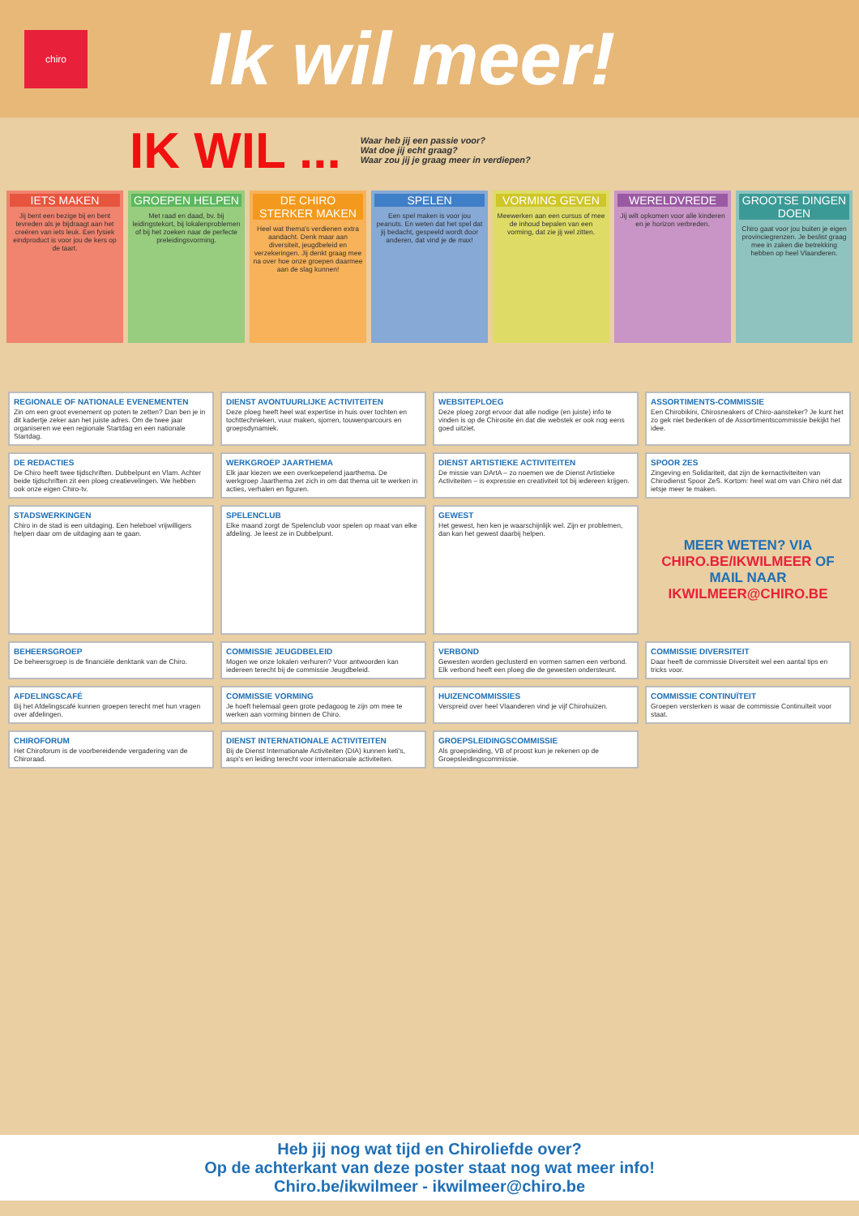chiro
Ik wil meer!
IK WIL ...
Waar heb jij een passie voor?
Wat doe jij echt graag?
Waar zou jij je graag meer in verdiepen?
IETS MAKEN
Jij bent een bezige bij en bent tevreden als je bijdraagt aan het creëren van iets leuk. Een fysiek eindproduct is voor jou de kers op de taart.
GROEPEN HELPEN
Met raad en daad, bv. bij leidingstekort, bij lokalenproblemen of bij het zoeken naar de perfecte preleidingsvorming.
DE CHIRO STERKER MAKEN
Heel wat thema's verdienen extra aandacht. Denk maar aan diversiteit, jeugdbeleid en verzekeringen. Jij denkt graag mee na over hoe onze groepen daarmee aan de slag kunnen!
SPELEN
Een spel maken is voor jou peanuts. En weten dat het spel dat jij bedacht, gespeeld wordt door anderen, dat vind je de max!
VORMING GEVEN
Meewerken aan een cursus of mee de inhoud bepalen van een vorming, dat zie jij wel zitten.
WERELDVREDE
Jij wilt opkomen voor alle kinderen en je horizon verbreden.
GROOTSE DINGEN DOEN
Chiro gaat voor jou buiten je eigen provinciegrenzen. Je beslist graag mee in zaken die betrekking hebben op heel Vlaanderen.
REGIONALE OF NATIONALE EVENEMENTEN
Zin om een groot evenement op poten te zetten? Dan ben je in dit kadertje zeker aan het juiste adres. Om de twee jaar organiseren we een regionale Startdag en een nationale Startdag.
DIENST AVONTUURLIJKE ACTIVITEITEN
Deze ploeg heeft heel wat expertise in huis over tochten en tochttechnieken, vuur maken, sjorren, touwenparcours en groepsdynamiek.
WEBSITEPLOEG
Deze ploeg zorgt ervoor dat alle nodige (en juiste) info te vinden is op de Chirosite én dat die webstek er ook nog eens goed uitziet.
ASSORTIMENTS-COMMISSIE
Een Chirobikini, Chirosneakers of Chiro-aansteker? Je kunt het zo gek niet bedenken of de Assortimentscommissie bekijkt het idee.
DE REDACTIES
De Chiro heeft twee tijdschriften. Dubbelpunt en Vlam. Achter beide tijdschriften zit een ploeg creatievelingen. We hebben ook onze eigen Chiro-tv.
WERKGROEP JAARTHEMA
Elk jaar kiezen we een overkoepelend jaarthema. De werkgroep Jaarthema zet zich in om dat thema uit te werken in acties, verhalen en figuren.
DIENST ARTISTIEKE ACTIVITEITEN
De missie van DArtA – zo noemen we de Dienst Artistieke Activiteiten – is expressie en creativiteit tot bij iedereen krijgen.
SPOOR ZES
Zingeving en Solidariteit, dat zijn de kernactiviteiten van Chirodienst Spoor ZeS. Kortom: heel wat om van Chiro nét dat ietsje meer te maken.
STADSWERKINGEN
Chiro in de stad is een uitdaging. Een heleboel vrijwilligers helpen daar om de uitdaging aan te gaan.
SPELENCLUB
Elke maand zorgt de Spelenclub voor spelen op maat van elke afdeling. Je leest ze in Dubbelpunt.
GEWEST
Het gewest, hen ken je waarschijnlijk wel. Zijn er problemen, dan kan het gewest daarbij helpen.
MEER WETEN? VIA CHIRO.BE/IKWILMEER OF MAIL NAAR IKWILMEER@CHIRO.BE
BEHEERSGROEP
De beheersgroep is de financiële denktank van de Chiro.
COMMISSIE JEUGDBELEID
Mogen we onze lokalen verhuren? Voor antwoorden kan iedereen terecht bij de commissie Jeugdbeleid.
VERBOND
Gewesten worden geclusterd en vormen samen een verbond. Elk verbond heeft een ploeg die de gewesten ondersteunt.
COMMISSIE DIVERSITEIT
Daar heeft de commissie Diversiteit wel een aantal tips en tricks voor.
AFDELINGSCAFÉ
Bij het Afdelingscafé kunnen groepen terecht met hun vragen over afdelingen.
COMMISSIE VORMING
Je hoeft helemaal geen grote pedagoog te zijn om mee te werken aan vorming binnen de Chiro.
HUIZENCOMMISSIES
Verspreid over heel Vlaanderen vind je vijf Chirohuizen.
COMMISSIE CONTINUÏTEIT
Groepen versterken is waar de commissie Continuïteit voor staat.
CHIROFORUM
Het Chiroforum is de voorbereidende vergadering van de Chiroraad.
DIENST INTERNATIONALE ACTIVITEITEN
Bij de Dienst Internationale Activiteiten (DIA) kunnen keti's, aspi's en leiding terecht voor internationale activiteiten.
GROEPSLEIDINGSCOMMISSIE
Als groepsleiding, VB of proost kun je rekenen op de Groepsleidingscommissie.
Heb jij nog wat tijd en Chiroliefde over?
Op de achterkant van deze poster staat nog wat meer info!
Chiro.be/ikwilmeer - ikwilmeer@chiro.be